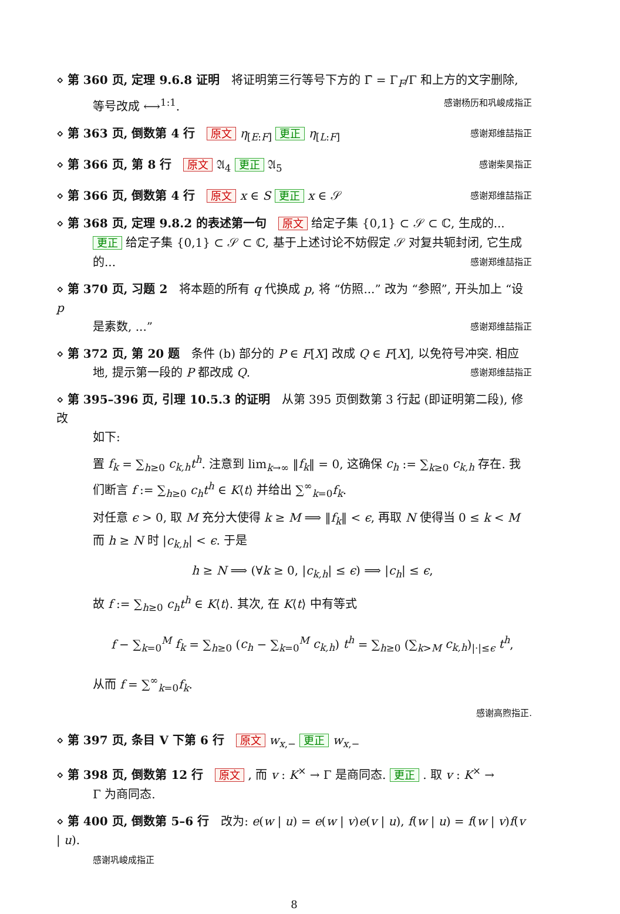⋄ 第 360 页, 定理 9.6.8 证明　将证明第三行等号下方的 Γ̄ = Γ<sub>F</sub>/Γ 和上方的文字删除,
等号改成 ⟷<sup>1:1</sup>. 感谢杨历和巩峻成指正
⋄ 第 363 页, 倒数第 4 行　原文 η<sub>[E:F]</sub> 更正 η<sub>[L:F]</sub> 感谢郑维喆指正
⋄ 第 366 页, 第 8 行　原文 𝔄<sub>4</sub> 更正 𝔄<sub>5</sub> 感谢柴昊指正
⋄ 第 366 页, 倒数第 4 行　原文 x ∈ S 更正 x ∈ 𝒮 感谢郑维喆指正
⋄ 第 368 页, 定理 9.8.2 的表述第一句　原文 给定子集 {0,1} ⊂ 𝒮 ⊂ ℂ, 生成的...
更正 给定子集 {0,1} ⊂ 𝒮 ⊂ ℂ, 基于上述讨论不妨假定 𝒮 对复共轭封闭, 它生成的... 感谢郑维喆指正
⋄ 第 370 页, 习题 2　将本题的所有 q 代换成 p, 将 “仿照...” 改为 “参照”, 开头加上 “设 p
是素数, ...” 感谢郑维喆指正
⋄ 第 372 页, 第 20 题　条件 (b) 部分的 P ∈ F[X] 改成 Q ∈ F[X], 以免符号冲突. 相应
地, 提示第一段的 P 都改成 Q. 感谢郑维喆指正
⋄ 第 395–396 页, 引理 10.5.3 的证明　从第 395 页倒数第 3 行起 (即证明第二段), 修改
如下:
置 f<sub>k</sub> = ∑<sub>h≥0</sub> c<sub>k,h</sub>t<sup>h</sup>. 注意到 lim<sub>k→∞</sub> ‖f<sub>k</sub>‖ = 0, 这确保 c<sub>h</sub> := ∑<sub>k≥0</sub> c<sub>k,h</sub> 存在. 我们断言 f := ∑<sub>h≥0</sub> c<sub>h</sub>t<sup>h</sup> ∈ K⟨t⟩ 并给出 ∑<sup>∞</sup><sub>k=0</sub>f<sub>k</sub>.
对任意 ϵ > 0, 取 M 充分大使得 k ≥ M ⟹ ‖f<sub>k</sub>‖ < ϵ, 再取 N 使得当 0 ≤ k < M 而 h ≥ N 时 |c<sub>k,h</sub>| < ϵ. 于是
h ≥ N ⟹ (∀k ≥ 0, |c<sub>k,h</sub>| ≤ ϵ) ⟹ |c<sub>h</sub>| ≤ ϵ,
故 f := ∑<sub>h≥0</sub> c<sub>h</sub>t<sup>h</sup> ∈ K⟨t⟩. 其次, 在 K⟨t⟩ 中有等式
f − ∑<sub>k=0</sub><sup>M</sup> f<sub>k</sub> = ∑<sub>h≥0</sub> (c<sub>h</sub> − ∑<sub>k=0</sub><sup>M</sup> c<sub>k,h</sub>) t<sup>h</sup> = ∑<sub>h≥0</sub> (∑<sub>k>M</sub> c<sub>k,h</sub>)<sub>|·|≤ϵ</sub> t<sup>h</sup>,
从而 f = ∑<sup>∞</sup><sub>k=0</sub>f<sub>k</sub>.
感谢高煦指正.
⋄ 第 397 页, 条目 V 下第 6 行　原文 w<sub>x,−</sub> 更正 w<sub>x,−</sub>
⋄ 第 398 页, 倒数第 12 行　原文 , 而 v : K<sup>×</sup> → Γ 是商同态. 更正 . 取 v : K<sup>×</sup> →
Γ 为商同态.
⋄ 第 400 页, 倒数第 5–6 行　改为: e(w | u) = e(w | v)e(v | u), f(w | u) = f(w | v)f(v | u).
感谢巩峻成指正
8